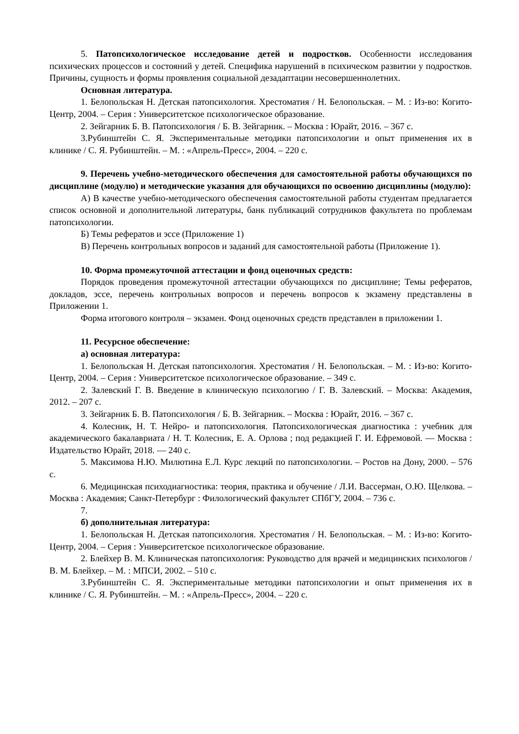5. Патопсихологическое исследование детей и подростков. Особенности исследования психических процессов и состояний у детей. Специфика нарушений в психическом развитии у подростков. Причины, сущность и формы проявления социальной дезадаптации несовершеннолетних.
Основная литература.
1. Белопольская Н. Детская патопсихология. Хрестоматия / Н. Белопольская. – М. : Из-во: Когито-Центр, 2004. – Серия : Университетское психологическое образование.
2. Зейгарник Б. В. Патопсихология / Б. В. Зейгарник. – Москва : Юрайт, 2016. – 367 с.
3.Рубинштейн С. Я. Экспериментальные методики патопсихологии и опыт применения их в клинике / С. Я. Рубинштейн. – М. : «Апрель-Пресс», 2004. – 220 с.
9. Перечень учебно-методического обеспечения для самостоятельной работы обучающихся по дисциплине (модулю) и методические указания для обучающихся по освоению дисциплины (модулю):
А) В качестве учебно-методического обеспечения самостоятельной работы студентам предлагается список основной и дополнительной литературы, банк публикаций сотрудников факультета по проблемам патопсихологии.
Б) Темы рефератов и эссе (Приложение 1)
В) Перечень контрольных вопросов и заданий для самостоятельной работы (Приложение 1).
10. Форма промежуточной аттестации и фонд оценочных средств:
Порядок проведения промежуточной аттестации обучающихся по дисциплине; Темы рефератов, докладов, эссе, перечень контрольных вопросов и перечень вопросов к экзамену представлены в Приложении 1.
Форма итогового контроля – экзамен. Фонд оценочных средств представлен в приложении 1.
11. Ресурсное обеспечение:
а) основная литература:
1. Белопольская Н. Детская патопсихология. Хрестоматия / Н. Белопольская. – М. : Из-во: Когито-Центр, 2004. – Серия : Университетское психологическое образование. – 349 с.
2. Залевский Г. В. Введение в клиническую психологию / Г. В. Залевский. – Москва: Академия, 2012. – 207 с.
3. Зейгарник Б. В. Патопсихология / Б. В. Зейгарник. – Москва : Юрайт, 2016. – 367 с.
4. Колесник, Н. Т. Нейро- и патопсихология. Патопсихологическая диагностика : учебник для академического бакалавриата / Н. Т. Колесник, Е. А. Орлова ; под редакцией Г. И. Ефремовой. — Москва : Издательство Юрайт, 2018. — 240 с.
5. Максимова Н.Ю. Милютина Е.Л. Курс лекций по патопсихологии. – Ростов на Дону, 2000. – 576 с.
6. Медицинская психодиагностика: теория, практика и обучение / Л.И. Вассерман, О.Ю. Щелкова. – Москва : Академия; Санкт-Петербург : Филологический факультет СПбГУ, 2004. – 736 с.
7.
б) дополнительная литература:
1. Белопольская Н. Детская патопсихология. Хрестоматия / Н. Белопольская. – М. : Из-во: Когито-Центр, 2004. – Серия : Университетское психологическое образование.
2. Блейхер В. М. Клиническая патопсихология: Руководство для врачей и медицинских психологов / В. М. Блейхер. – М. : МПСИ, 2002. – 510 с.
3.Рубинштейн С. Я. Экспериментальные методики патопсихологии и опыт применения их в клинике / С. Я. Рубинштейн. – М. : «Апрель-Пресс», 2004. – 220 с.